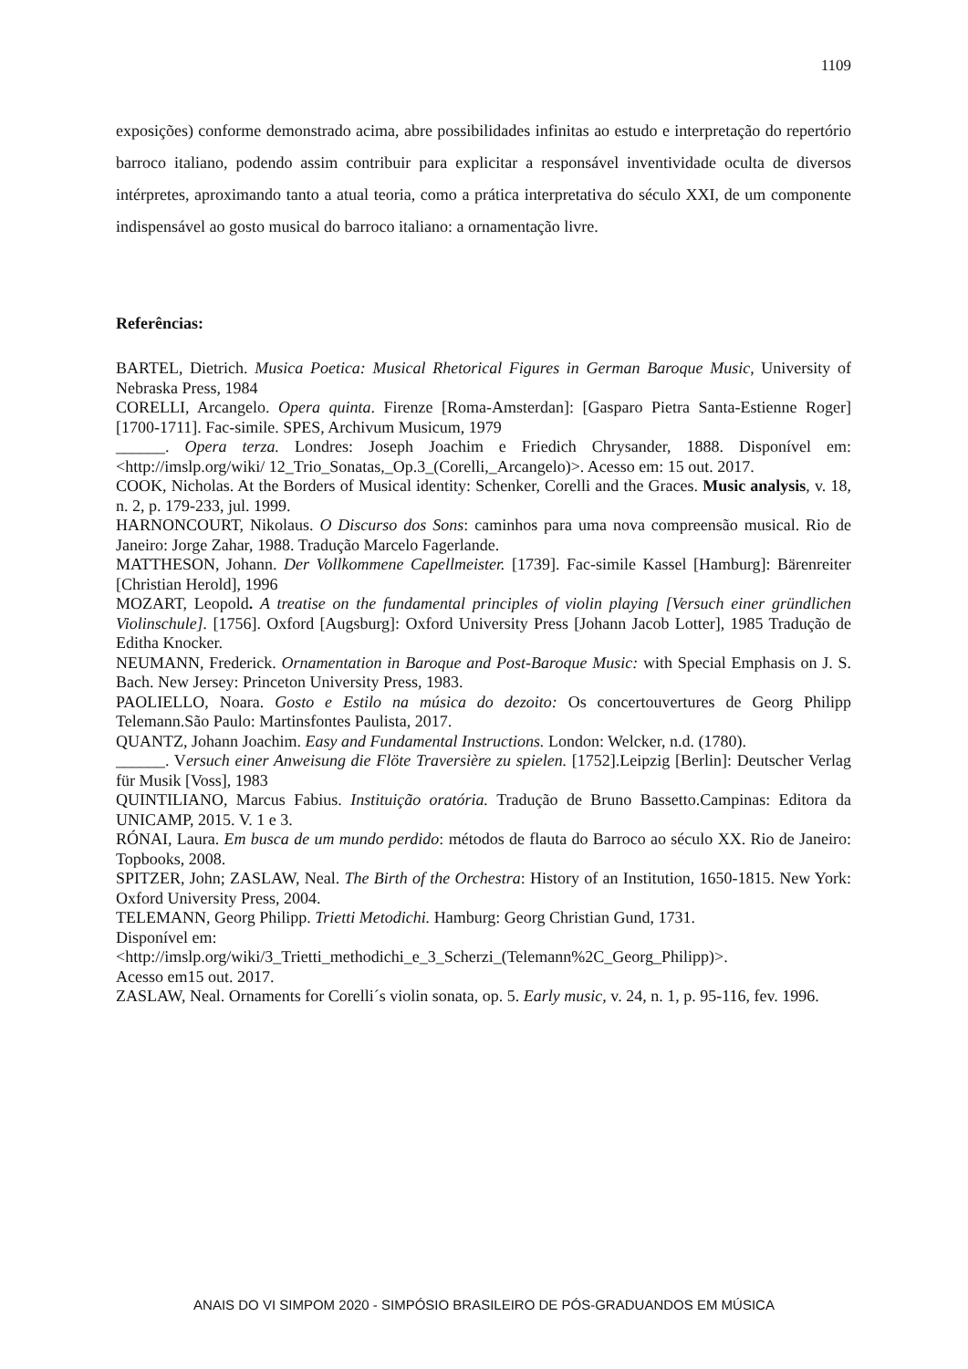1109
exposições) conforme demonstrado acima, abre possibilidades infinitas ao estudo e interpretação do repertório barroco italiano, podendo assim contribuir para explicitar a responsável inventividade oculta de diversos intérpretes, aproximando tanto a atual teoria, como a prática interpretativa do século XXI, de um componente indispensável ao gosto musical do barroco italiano: a ornamentação livre.
Referências:
BARTEL, Dietrich. Musica Poetica: Musical Rhetorical Figures in German Baroque Music, University of Nebraska Press, 1984
CORELLI, Arcangelo. Opera quinta. Firenze [Roma-Amsterdan]: [Gasparo Pietra Santa-Estienne Roger] [1700-1711]. Fac-simile. SPES, Archivum Musicum, 1979
______. Opera terza. Londres: Joseph Joachim e Friedich Chrysander, 1888. Disponível em: <http://imslp.org/wiki/ 12_Trio_Sonatas,_Op.3_(Corelli,_Arcangelo)>. Acesso em: 15 out. 2017.
COOK, Nicholas. At the Borders of Musical identity: Schenker, Corelli and the Graces. Music analysis, v. 18, n. 2, p. 179-233, jul. 1999.
HARNONCOURT, Nikolaus. O Discurso dos Sons: caminhos para uma nova compreensão musical. Rio de Janeiro: Jorge Zahar, 1988. Tradução Marcelo Fagerlande.
MATTHESON, Johann. Der Vollkommene Capellmeister. [1739]. Fac-simile Kassel [Hamburg]: Bärenreiter [Christian Herold], 1996
MOZART, Leopold. A treatise on the fundamental principles of violin playing [Versuch einer gründlichen Violinschule]. [1756]. Oxford [Augsburg]: Oxford University Press [Johann Jacob Lotter], 1985 Tradução de Editha Knocker.
NEUMANN, Frederick. Ornamentation in Baroque and Post-Baroque Music: with Special Emphasis on J. S. Bach. New Jersey: Princeton University Press, 1983.
PAOLIELLO, Noara. Gosto e Estilo na música do dezoito: Os concertouvertures de Georg Philipp Telemann.São Paulo: Martinsfontes Paulista, 2017.
QUANTZ, Johann Joachim. Easy and Fundamental Instructions. London: Welcker, n.d. (1780).
______. Versuch einer Anweisung die Flöte Traversière zu spielen. [1752].Leipzig [Berlin]: Deutscher Verlag für Musik [Voss], 1983
QUINTILIANO, Marcus Fabius. Instituição oratória. Tradução de Bruno Bassetto.Campinas: Editora da UNICAMP, 2015. V. 1 e 3.
RÓNAI, Laura. Em busca de um mundo perdido: métodos de flauta do Barroco ao século XX. Rio de Janeiro: Topbooks, 2008.
SPITZER, John; ZASLAW, Neal. The Birth of the Orchestra: History of an Institution, 1650-1815. New York: Oxford University Press, 2004.
TELEMANN, Georg Philipp. Trietti Metodichi. Hamburg: Georg Christian Gund, 1731.
Disponível em:
<http://imslp.org/wiki/3_Trietti_methodichi_e_3_Scherzi_(Telemann%2C_Georg_Philipp)>.
Acesso em15 out. 2017.
ZASLAW, Neal. Ornaments for Corelli´s violin sonata, op. 5. Early music, v. 24, n. 1, p. 95-116, fev. 1996.
ANAIS DO VI SIMPOM 2020 - SIMPÓSIO BRASILEIRO DE PÓS-GRADUANDOS EM MÚSICA